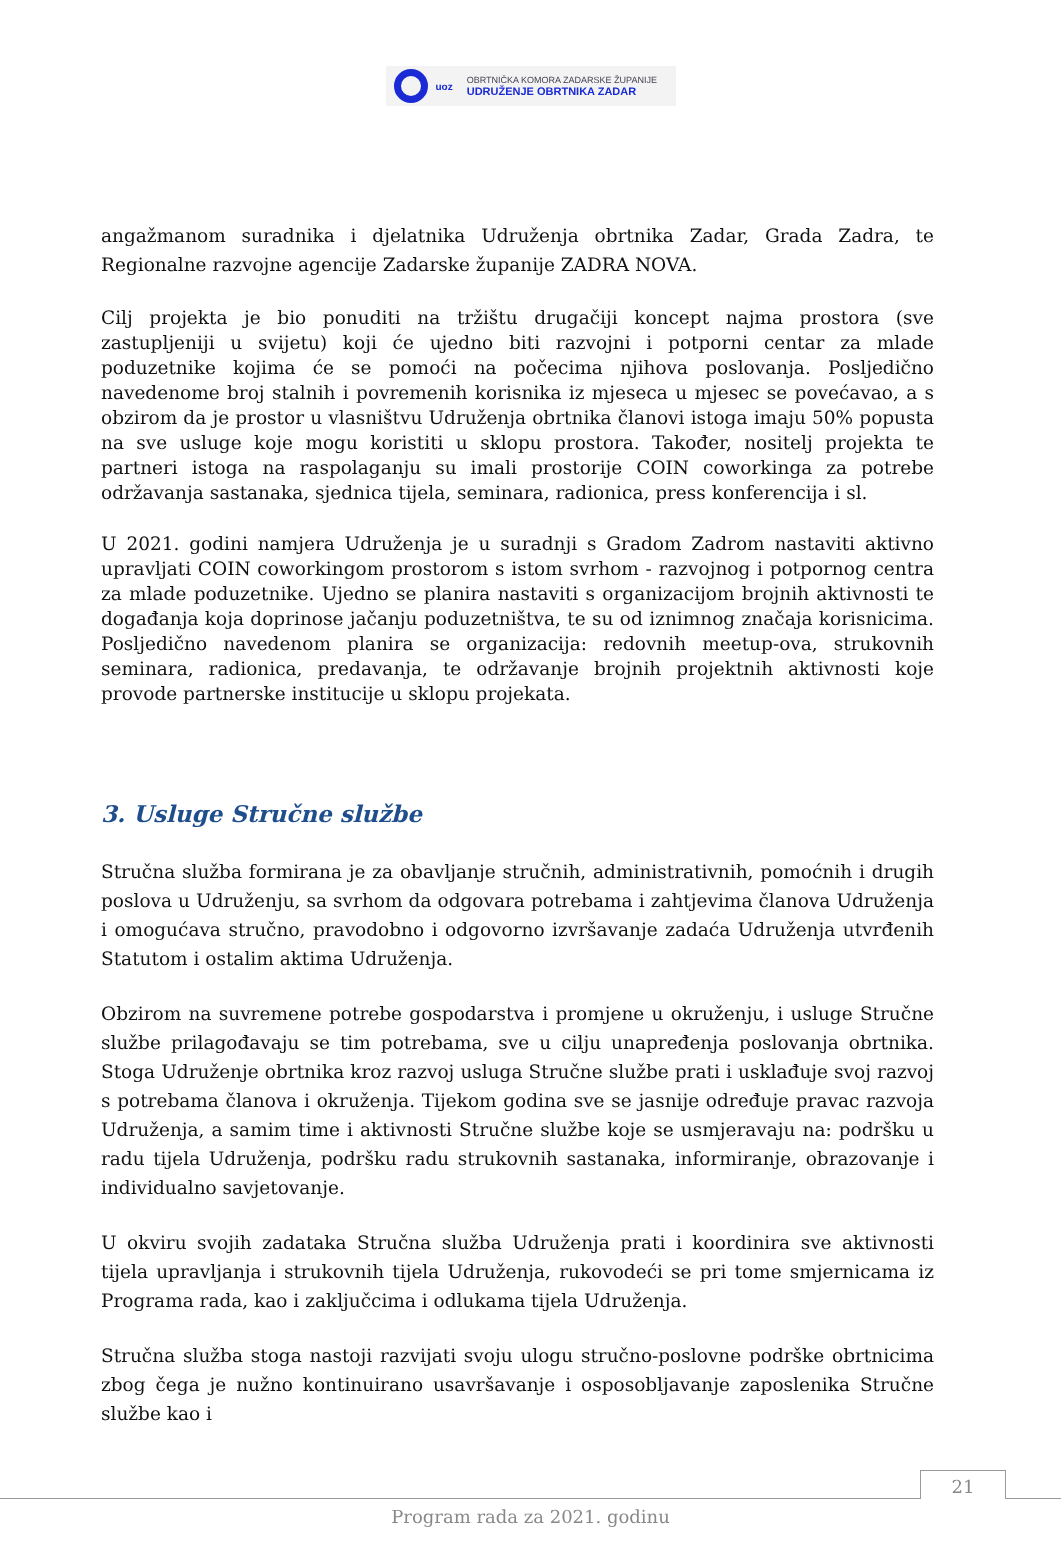uoz
OBRTNIČKA KOMORA ZADARSKE ŽUPANIJE
UDRUŽENJE OBRTNIKA ZADAR
angažmanom suradnika i djelatnika Udruženja obrtnika Zadar, Grada Zadra, te Regionalne razvojne agencije Zadarske županije ZADRA NOVA.
Cilj projekta je bio ponuditi na tržištu drugačiji koncept najma prostora (sve zastupljeniji u svijetu) koji će ujedno biti razvojni i potporni centar za mlade poduzetnike kojima će se pomoći na počecima njihova poslovanja. Posljedično navedenome broj stalnih i povremenih korisnika iz mjeseca u mjesec se povećavao, a s obzirom da je prostor u vlasništvu Udruženja obrtnika članovi istoga imaju 50% popusta na sve usluge koje mogu koristiti u sklopu prostora. Također, nositelj projekta te partneri istoga na raspolaganju su imali prostorije COIN coworkinga za potrebe održavanja sastanaka, sjednica tijela, seminara, radionica, press konferencija i sl.
U 2021. godini namjera Udruženja je u suradnji s Gradom Zadrom nastaviti aktivno upravljati COIN coworkingom prostorom s istom svrhom - razvojnog i potpornog centra za mlade poduzetnike. Ujedno se planira nastaviti s organizacijom brojnih aktivnosti te događanja koja doprinose jačanju poduzetništva, te su od iznimnog značaja korisnicima. Posljedično navedenom planira se organizacija: redovnih meetup-ova, strukovnih seminara, radionica, predavanja, te održavanje brojnih projektnih aktivnosti koje provode partnerske institucije u sklopu projekata.
3. Usluge Stručne službe
Stručna služba formirana je za obavljanje stručnih, administrativnih, pomoćnih i drugih poslova u Udruženju, sa svrhom da odgovara potrebama i zahtjevima članova Udruženja i omogućava stručno, pravodobno i odgovorno izvršavanje zadaća Udruženja utvrđenih Statutom i ostalim aktima Udruženja.
Obzirom na suvremene potrebe gospodarstva i promjene u okruženju, i usluge Stručne službe prilagođavaju se tim potrebama, sve u cilju unapređenja poslovanja obrtnika. Stoga Udruženje obrtnika kroz razvoj usluga Stručne službe prati i usklađuje svoj razvoj s potrebama članova i okruženja. Tijekom godina sve se jasnije određuje pravac razvoja Udruženja, a samim time i aktivnosti Stručne službe koje se usmjeravaju na: podršku u radu tijela Udruženja, podršku radu strukovnih sastanaka, informiranje, obrazovanje i individualno savjetovanje.
U okviru svojih zadataka Stručna služba Udruženja prati i koordinira sve aktivnosti tijela upravljanja i strukovnih tijela Udruženja, rukovodeći se pri tome smjernicama iz Programa rada, kao i zaključcima i odlukama tijela Udruženja.
Stručna služba stoga nastoji razvijati svoju ulogu stručno-poslovne podrške obrtnicima zbog čega je nužno kontinuirano usavršavanje i osposobljavanje zaposlenika Stručne službe kao i
21
Program rada za 2021. godinu